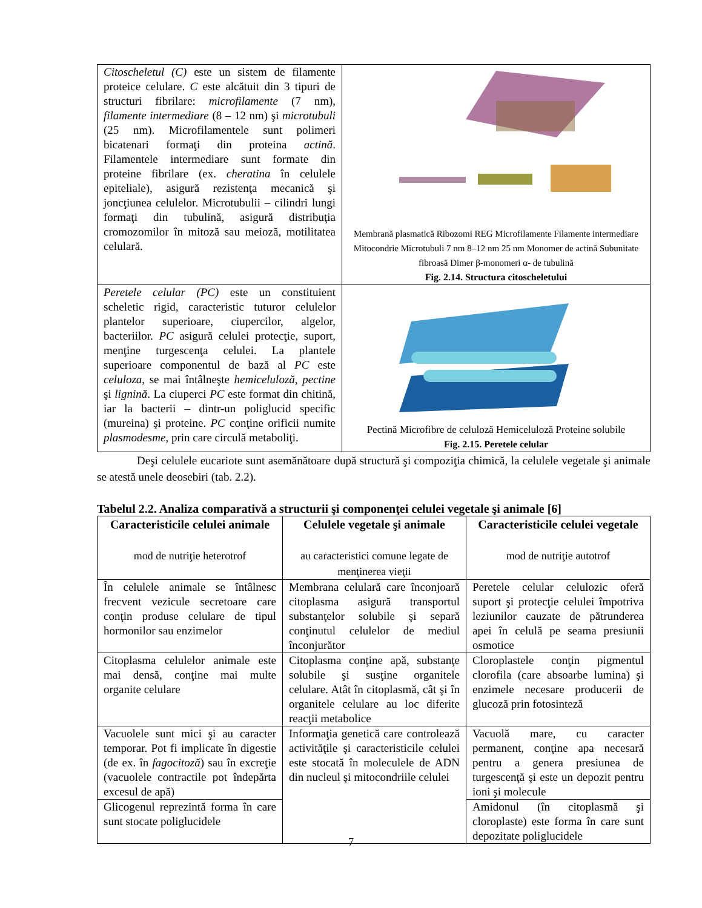| Citoscheletul (C) este un sistem de filamente proteice celulare. C este alcătuit din 3 tipuri de structuri fibrilare: microfilamente (7 nm), filamente intermediare (8 – 12 nm) şi microtubuli (25 nm). Microfilamentele sunt polimeri bicatenari formaţi din proteina actină . Filamentele intermediare sunt formate din proteine fibrilare (ex. cheratina în celulele epiteliale), asigură rezistenţa mecanică şi joncţiunea celulelor. Microtubulii – cilindri lungi formaţi din tubulină, asigură distribuţia cromozomilor în mitoză sau meioză, motilitatea celulară. | Membrană plasmatică Ribozomi REG Microfilamente Filamente intermediare Mitocondrie Microtubuli 7 nm 8–12 nm 25 nm Monomer de actină Subunitate fibroasă Dimer β-monomeri α- de tubulină Fig. 2.14. Structura citoscheletului |
| Peretele celular (PC) este un constituient scheletic rigid, caracteristic tuturor celulelor plantelor superioare, ciupercilor, algelor, bacteriilor. PC asigură celulei protecţie, suport, menţine turgescenţa celulei. La plantele superioare componentul de bază al PC este celuloza , se mai întâlneşte hemiceluloză , pectine şi lignină . La ciuperci PC este format din chitină, iar la bacterii – dintr-un poliglucid specific (mureina) şi proteine. PC conţine orificii numite plasmodesme , prin care circulă metaboliţi. | Pectină Microfibre de celuloză Hemiceluloză Proteine solubile Fig. 2.15. Peretele celular |
Deşi celulele eucariote sunt asemănătoare după structură şi compoziţia chimică, la celulele vegetale şi animale se atestă unele deosebiri (tab. 2.2).
Tabelul 2.2. Analiza comparativă a structurii şi componenţei celulei vegetale şi animale [6]
| Caracteristicile celulei animale mod de nutriţie heterotrof | Celulele vegetale şi animale au caracteristici comune legate de menţinerea vieţii | Caracteristicile celulei vegetale mod de nutriţie autotrof |
| --- | --- | --- |
| În celulele animale se întâlnesc frecvent vezicule secretoare care conţin produse celulare de tipul hormonilor sau enzimelor | Membrana celulară care înconjoară citoplasma asigură transportul substanţelor solubile şi separă conţinutul celulelor de mediul înconjurător | Peretele celular celulozic oferă suport şi protecţie celulei împotriva leziunilor cauzate de pătrunderea apei în celulă pe seama presiunii osmotice |
| Citoplasma celulelor animale este mai densă, conţine mai multe organite celulare | Citoplasma conţine apă, substanţe solubile şi susţine organitele celulare. Atât în citoplasmă, cât şi în organitele celulare au loc diferite reacţii metabolice | Cloroplastele conţin pigmentul clorofila (care absoarbe lumina) şi enzimele necesare producerii de glucoză prin fotosinteză |
| Vacuolele sunt mici şi au caracter temporar. Pot fi implicate în digestie (de ex. în fagocitoză ) sau în excreţie (vacuolele contractile pot îndepărta excesul de apă) | Informaţia genetică care controlează activităţile şi caracteristicile celulei este stocată în moleculele de ADN din nucleul şi mitocondriile celulei | Vacuolă mare, cu caracter permanent, conţine apa necesară pentru a genera presiunea de turgescenţă şi este un depozit pentru ioni şi molecule |
| Glicogenul reprezintă forma în care sunt stocate poliglucidele | | Amidonul (în citoplasmă şi cloroplaste) este forma în care sunt depozitate poliglucidele |
7